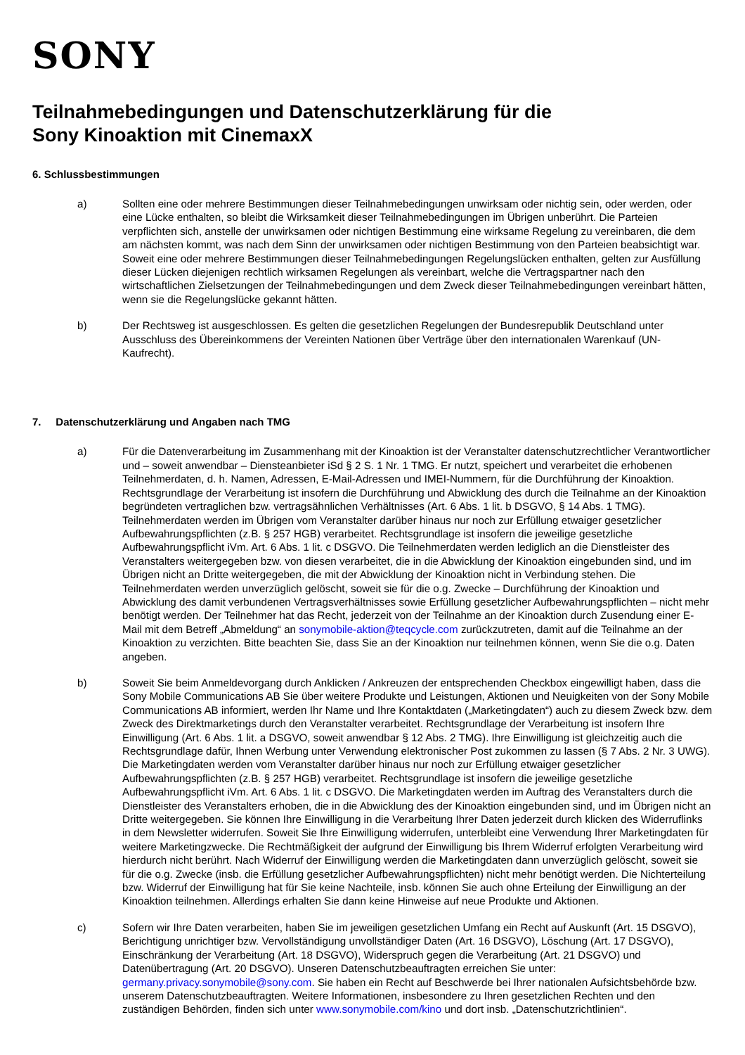SONY
Teilnahmebedingungen und Datenschutzerklärung für die
Sony Kinoaktion mit CinemaxX
6. Schlussbestimmungen
a) Sollten eine oder mehrere Bestimmungen dieser Teilnahmebedingungen unwirksam oder nichtig sein, oder werden, oder eine Lücke enthalten, so bleibt die Wirksamkeit dieser Teilnahmebedingungen im Übrigen unberührt. Die Parteien verpflichten sich, anstelle der unwirksamen oder nichtigen Bestimmung eine wirksame Regelung zu vereinbaren, die dem am nächsten kommt, was nach dem Sinn der unwirksamen oder nichtigen Bestimmung von den Parteien beabsichtigt war. Soweit eine oder mehrere Bestimmungen dieser Teilnahmebedingungen Regelungslücken enthalten, gelten zur Ausfüllung dieser Lücken diejenigen rechtlich wirksamen Regelungen als vereinbart, welche die Vertragspartner nach den wirtschaftlichen Zielsetzungen der Teilnahmebedingungen und dem Zweck dieser Teilnahmebedingungen vereinbart hätten, wenn sie die Regelungslücke gekannt hätten.
b) Der Rechtsweg ist ausgeschlossen. Es gelten die gesetzlichen Regelungen der Bundesrepublik Deutschland unter Ausschluss des Übereinkommens der Vereinten Nationen über Verträge über den internationalen Warenkauf (UN-Kaufrecht).
7. Datenschutzerklärung und Angaben nach TMG
a) Für die Datenverarbeitung im Zusammenhang mit der Kinoaktion ist der Veranstalter datenschutzrechtlicher Verantwortlicher und – soweit anwendbar – Diensteanbieter iSd § 2 S. 1 Nr. 1 TMG. Er nutzt, speichert und verarbeitet die erhobenen Teilnehmerdaten, d. h. Namen, Adressen, E-Mail-Adressen und IMEI-Nummern, für die Durchführung der Kinoaktion. Rechtsgrundlage der Verarbeitung ist insofern die Durchführung und Abwicklung des durch die Teilnahme an der Kinoaktion begründeten vertraglichen bzw. vertragsähnlichen Verhältnisses (Art. 6 Abs. 1 lit. b DSGVO, § 14 Abs. 1 TMG). Teilnehmerdaten werden im Übrigen vom Veranstalter darüber hinaus nur noch zur Erfüllung etwaiger gesetzlicher Aufbewahrungspflichten (z.B. § 257 HGB) verarbeitet. Rechtsgrundlage ist insofern die jeweilige gesetzliche Aufbewahrungspflicht iVm. Art. 6 Abs. 1 lit. c DSGVO. Die Teilnehmerdaten werden lediglich an die Dienstleister des Veranstalters weitergegeben bzw. von diesen verarbeitet, die in die Abwicklung der Kinoaktion eingebunden sind, und im Übrigen nicht an Dritte weitergegeben, die mit der Abwicklung der Kinoaktion nicht in Verbindung stehen. Die Teilnehmerdaten werden unverzüglich gelöscht, soweit sie für die o.g. Zwecke – Durchführung der Kinoaktion und Abwicklung des damit verbundenen Vertragsverhältnisses sowie Erfüllung gesetzlicher Aufbewahrungspflichten – nicht mehr benötigt werden. Der Teilnehmer hat das Recht, jederzeit von der Teilnahme an der Kinoaktion durch Zusendung einer E-Mail mit dem Betreff „Abmeldung“ an sonymobile-aktion@teqcycle.com zurückzutreten, damit auf die Teilnahme an der Kinoaktion zu verzichten. Bitte beachten Sie, dass Sie an der Kinoaktion nur teilnehmen können, wenn Sie die o.g. Daten angeben.
b) Soweit Sie beim Anmeldevorgang durch Anklicken / Ankreuzen der entsprechenden Checkbox eingewilligt haben, dass die Sony Mobile Communications AB Sie über weitere Produkte und Leistungen, Aktionen und Neuigkeiten von der Sony Mobile Communications AB informiert, werden Ihr Name und Ihre Kontaktdaten („Marketingdaten“) auch zu diesem Zweck bzw. dem Zweck des Direktmarketings durch den Veranstalter verarbeitet. Rechtsgrundlage der Verarbeitung ist insofern Ihre Einwilligung (Art. 6 Abs. 1 lit. a DSGVO, soweit anwendbar § 12 Abs. 2 TMG). Ihre Einwilligung ist gleichzeitig auch die Rechtsgrundlage dafür, Ihnen Werbung unter Verwendung elektronischer Post zukommen zu lassen (§ 7 Abs. 2 Nr. 3 UWG). Die Marketingdaten werden vom Veranstalter darüber hinaus nur noch zur Erfüllung etwaiger gesetzlicher Aufbewahrungspflichten (z.B. § 257 HGB) verarbeitet. Rechtsgrundlage ist insofern die jeweilige gesetzliche Aufbewahrungspflicht iVm. Art. 6 Abs. 1 lit. c DSGVO. Die Marketingdaten werden im Auftrag des Veranstalters durch die Dienstleister des Veranstalters erhoben, die in die Abwicklung des der Kinoaktion eingebunden sind, und im Übrigen nicht an Dritte weitergegeben. Sie können Ihre Einwilligung in die Verarbeitung Ihrer Daten jederzeit durch klicken des Widerruflinks in dem Newsletter widerrufen. Soweit Sie Ihre Einwilligung widerrufen, unterbleibt eine Verwendung Ihrer Marketingdaten für weitere Marketingzwecke. Die Rechtmäßigkeit der aufgrund der Einwilligung bis Ihrem Widerruf erfolgten Verarbeitung wird hierdurch nicht berührt. Nach Widerruf der Einwilligung werden die Marketingdaten dann unverzüglich gelöscht, soweit sie für die o.g. Zwecke (insb. die Erfüllung gesetzlicher Aufbewahrungspflichten) nicht mehr benötigt werden. Die Nichterteilung bzw. Widerruf der Einwilligung hat für Sie keine Nachteile, insb. können Sie auch ohne Erteilung der Einwilligung an der Kinoaktion teilnehmen. Allerdings erhalten Sie dann keine Hinweise auf neue Produkte und Aktionen.
c) Sofern wir Ihre Daten verarbeiten, haben Sie im jeweiligen gesetzlichen Umfang ein Recht auf Auskunft (Art. 15 DSGVO), Berichtigung unrichtiger bzw. Vervollständigung unvollständiger Daten (Art. 16 DSGVO), Löschung (Art. 17 DSGVO), Einschränkung der Verarbeitung (Art. 18 DSGVO), Widerspruch gegen die Verarbeitung (Art. 21 DSGVO) und Datenübertragung (Art. 20 DSGVO). Unseren Datenschutzbeauftragten erreichen Sie unter: germany.privacy.sonymobile@sony.com. Sie haben ein Recht auf Beschwerde bei Ihrer nationalen Aufsichtsbehörde bzw. unserem Datenschutzbeauftragten. Weitere Informationen, insbesondere zu Ihren gesetzlichen Rechten und den zuständigen Behörden, finden sich unter www.sonymobile.com/kino und dort insb. „Datenschutzrichtlinien“.